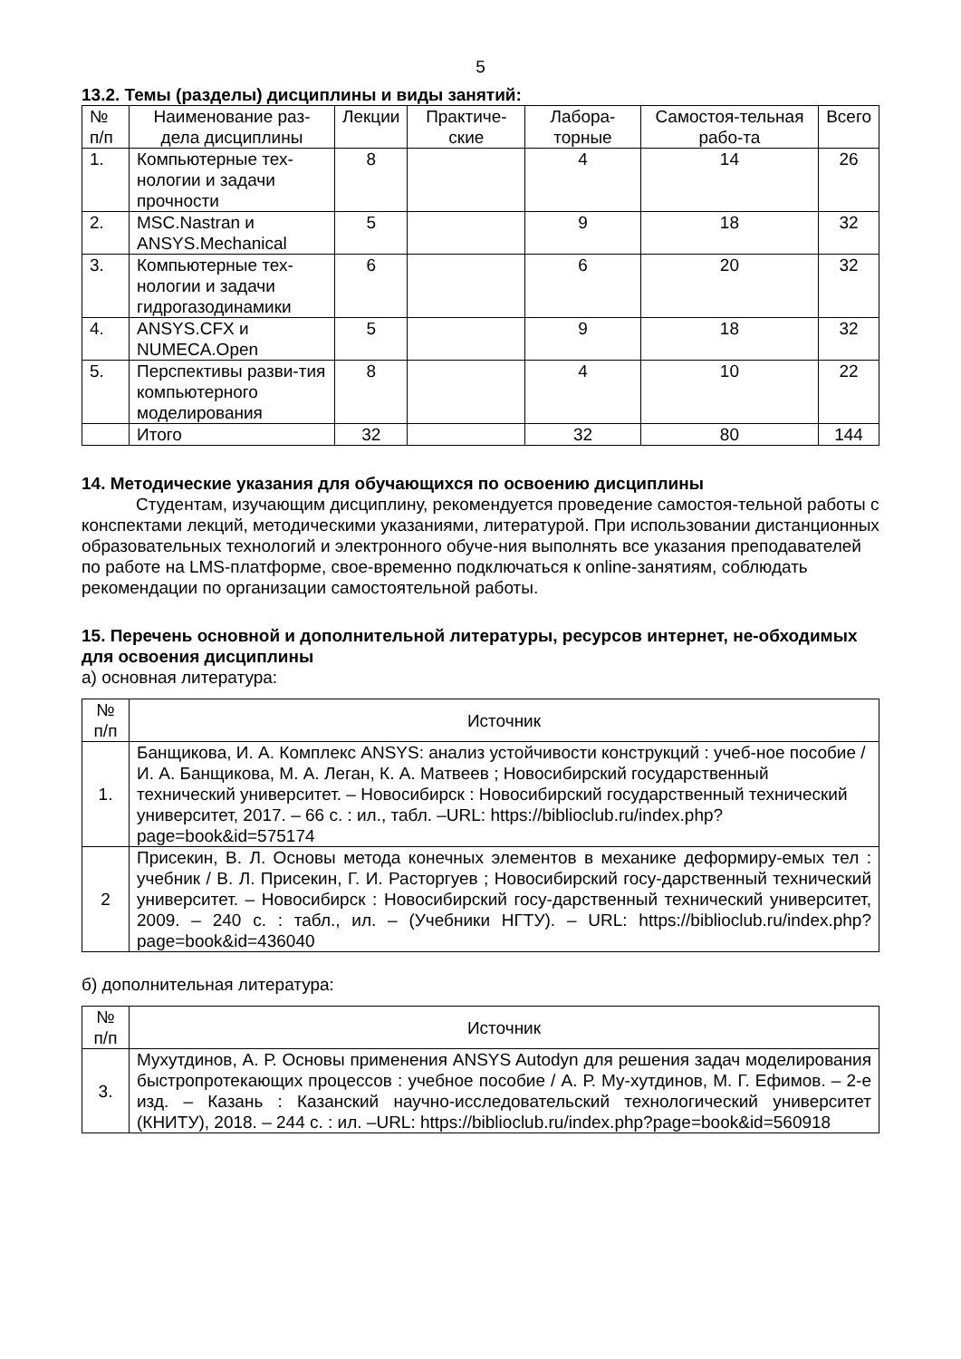5
13.2. Темы (разделы) дисциплины и виды занятий:
| № п/п | Наименование раз-дела дисциплины | Лекции | Практиче-ские | Лабора-торные | Самостоя-тельная рабо-та | Всего |
| --- | --- | --- | --- | --- | --- | --- |
| 1. | Компьютерные тех-нологии и задачи прочности | 8 | | 4 | 14 | 26 |
| 2. | MSC.Nastran и ANSYS.Mechanical | 5 | | 9 | 18 | 32 |
| 3. | Компьютерные тех-нологии и задачи гидрогазодинамики | 6 | | 6 | 20 | 32 |
| 4. | ANSYS.CFX и NUMECA.Open | 5 | | 9 | 18 | 32 |
| 5. | Перспективы разви-тия компьютерного моделирования | 8 | | 4 | 10 | 22 |
| | Итого | 32 | | 32 | 80 | 144 |
14. Методические указания для обучающихся по освоению дисциплины
Студентам, изучающим дисциплину, рекомендуется проведение самостоя-тельной работы с конспектами лекций, методическими указаниями, литературой. При использовании дистанционных образовательных технологий и электронного обуче-ния выполнять все указания преподавателей по работе на LMS-платформе, свое-временно подключаться к online-занятиям, соблюдать рекомендации по организации самостоятельной работы.
15. Перечень основной и дополнительной литературы, ресурсов интернет, не-обходимых для освоения дисциплины
а) основная литература:
| № п/п | Источник |
| 1. | Банщикова, И. А. Комплекс ANSYS: анализ устойчивости конструкций : учеб-ное пособие / И. А. Банщикова, М. А. Леган, К. А. Матвеев ; Новосибирский государственный технический университет. – Новосибирск : Новосибирский государственный технический университет, 2017. – 66 с. : ил., табл. –URL: https://biblioclub.ru/index.php?page=book&id=575174 |
| 2 | Присекин, В. Л. Основы метода конечных элементов в механике деформиру-емых тел : учебник / В. Л. Присекин, Г. И. Расторгуев ; Новосибирский госу-дарственный технический университет. – Новосибирск : Новосибирский госу-дарственный технический университет, 2009. – 240 с. : табл., ил. – (Учебники НГТУ). – URL: https://biblioclub.ru/index.php?page=book&id=436040 |
б) дополнительная литература:
| № п/п | Источник |
| 3. | Мухутдинов, А. Р. Основы применения ANSYS Autodyn для решения задач моделирования быстропротекающих процессов : учебное пособие / А. Р. Му-хутдинов, М. Г. Ефимов. – 2-е изд. – Казань : Казанский научно-исследовательский технологический университет (КНИТУ), 2018. – 244 с. : ил. –URL: https://biblioclub.ru/index.php?page=book&id=560918 |